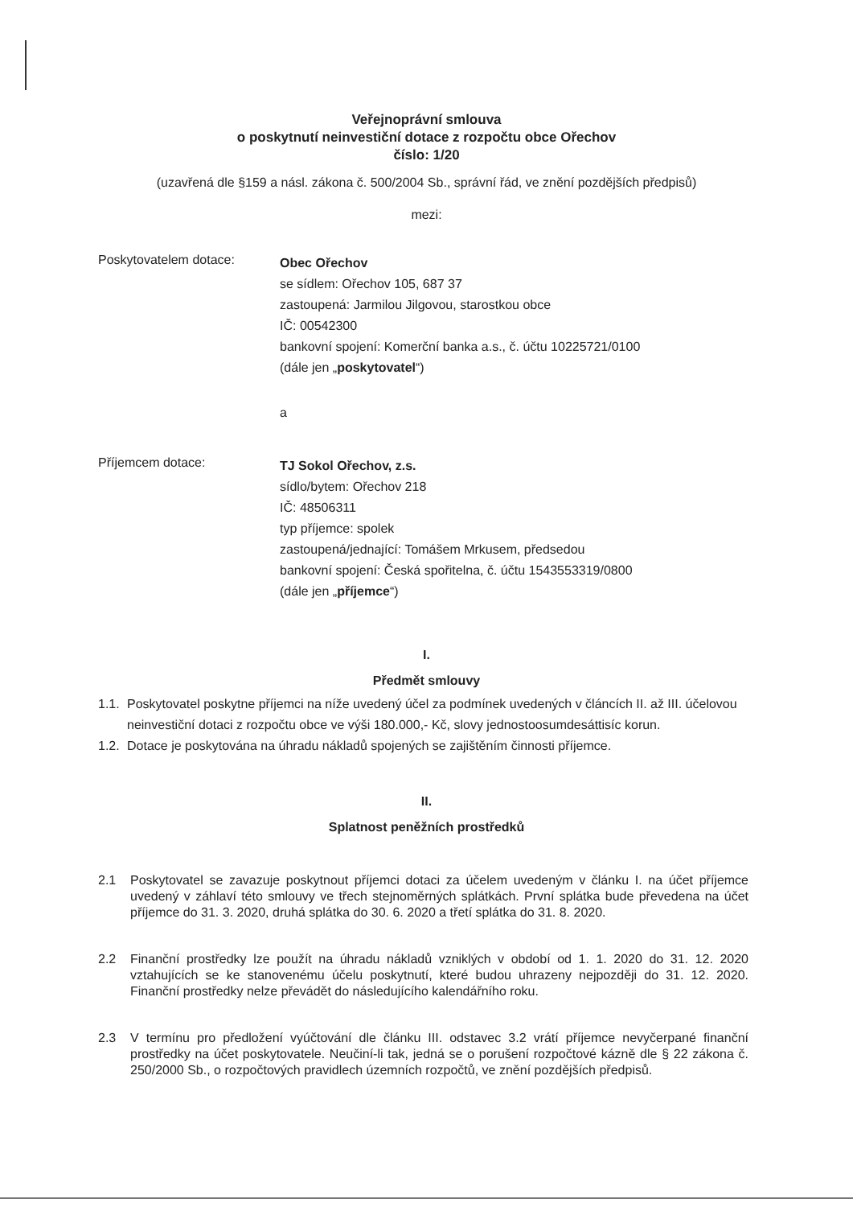Veřejnoprávní smlouva
o poskytnutí neinvestiční dotace z rozpočtu obce Ořechov
číslo: 1/20
(uzavřená dle §159 a násl. zákona č. 500/2004 Sb., správní řád, ve znění pozdějších předpisů)
mezi:
Poskytovatelem dotace:
Obec Ořechov
se sídlem: Ořechov 105, 687 37
zastoupená: Jarmilou Jilgovou, starostkou obce
IČ: 00542300
bankovní spojení: Komerční banka a.s., č. účtu 10225721/0100
(dále jen „poskytovatel“)
a
Příjemcem dotace:
TJ Sokol Ořechov, z.s.
sídlo/bytem: Ořechov 218
IČ: 48506311
typ příjemce: spolek
zastoupená/jednající: Tomášem Mrkusem, předsedou
bankovní spojení: Česká spořitelna, č. účtu 1543553319/0800
(dále jen „příjemce“)
I.
Předmět smlouvy
1.1. Poskytovatel poskytne příjemci na níže uvedený účel za podmínek uvedených v článcích II. až III. účelovou neinvestiční dotaci z rozpočtu obce ve výši 180.000,- Kč, slovy jednostoosumdesáttisíc korun.
1.2. Dotace je poskytována na úhradu nákladů spojených se zajištěním činnosti příjemce.
II.
Splatnost peněžních prostředků
2.1 Poskytovatel se zavazuje poskytnout příjemci dotaci za účelem uvedeným v článku I. na účet příjemce uvedený v záhlaví této smlouvy ve třech stejnoměrných splátkách. První splátka bude převedena na účet příjemce do 31. 3. 2020, druhá splátka do 30. 6. 2020 a třetí splátka do 31. 8. 2020.
2.2 Finanční prostředky lze použít na úhradu nákladů vzniklých v období od 1. 1. 2020 do 31. 12. 2020 vztahujících se ke stanovenému účelu poskytnutí, které budou uhrazeny nejpozději do 31. 12. 2020. Finanční prostředky nelze převádět do následujícího kalendářního roku.
2.3 V termínu pro předložení vyúčtování dle článku III. odstavec 3.2 vrátí příjemce nevyčerpané finanční prostředky na účet poskytovatele. Neučiní-li tak, jedná se o porušení rozpočtové kázně dle § 22 zákona č. 250/2000 Sb., o rozpočtových pravidlech územních rozpočtů, ve znění pozdějších předpisů.